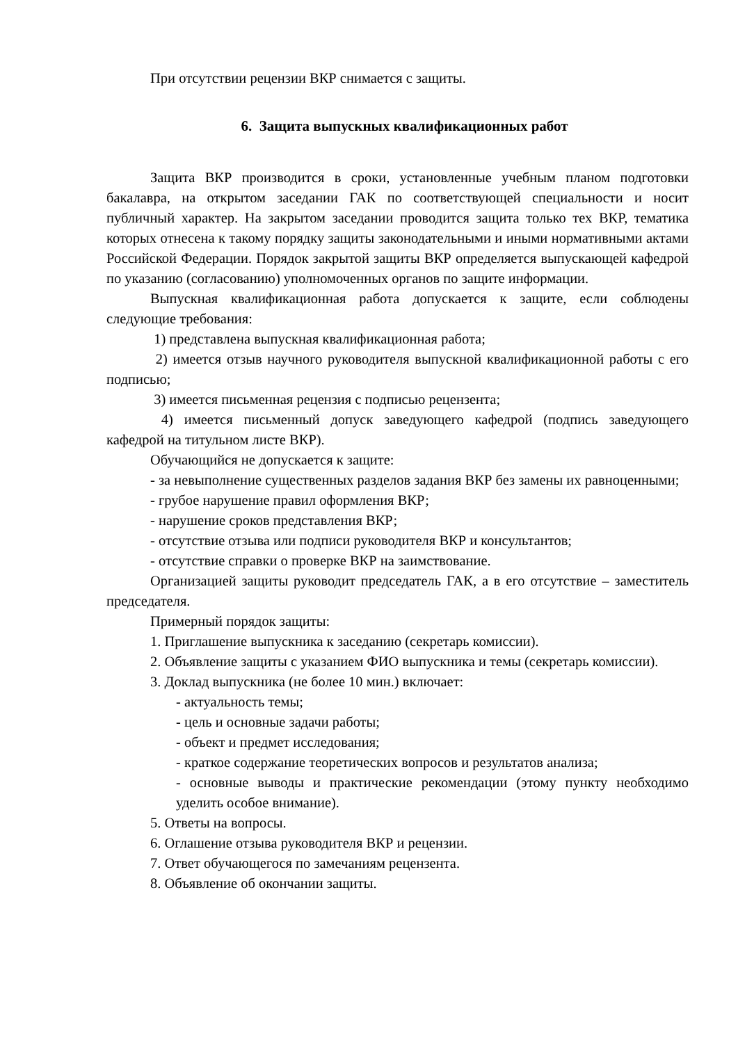При отсутствии рецензии ВКР снимается с защиты.
6. Защита выпускных квалификационных работ
Защита ВКР производится в сроки, установленные учебным планом подготовки бакалавра, на открытом заседании ГАК по соответствующей специальности и носит публичный характер. На закрытом заседании проводится защита только тех ВКР, тематика которых отнесена к такому порядку защиты законодательными и иными нормативными актами Российской Федерации. Порядок закрытой защиты ВКР определяется выпускающей кафедрой по указанию (согласованию) уполномоченных органов по защите информации.
Выпускная квалификационная работа допускается к защите, если соблюдены следующие требования:
1) представлена выпускная квалификационная работа;
2) имеется отзыв научного руководителя выпускной квалификационной работы с его подписью;
3) имеется письменная рецензия с подписью рецензента;
4) имеется письменный допуск заведующего кафедрой (подпись заведующего кафедрой на титульном листе ВКР).
Обучающийся не допускается к защите:
- за невыполнение существенных разделов задания ВКР без замены их равноценными;
- грубое нарушение правил оформления ВКР;
- нарушение сроков представления ВКР;
- отсутствие отзыва или подписи руководителя ВКР и консультантов;
- отсутствие справки о проверке ВКР на заимствование.
Организацией защиты руководит председатель ГАК, а в его отсутствие – заместитель председателя.
Примерный порядок защиты:
1. Приглашение выпускника к заседанию (секретарь комиссии).
2. Объявление защиты с указанием ФИО выпускника и темы (секретарь комиссии).
3. Доклад выпускника (не более 10 мин.) включает:
- актуальность темы;
- цель и основные задачи работы;
- объект и предмет исследования;
- краткое содержание теоретических вопросов и результатов анализа;
- основные выводы и практические рекомендации (этому пункту необходимо уделить особое внимание).
5. Ответы на вопросы.
6. Оглашение отзыва руководителя ВКР и рецензии.
7. Ответ обучающегося по замечаниям рецензента.
8. Объявление об окончании защиты.